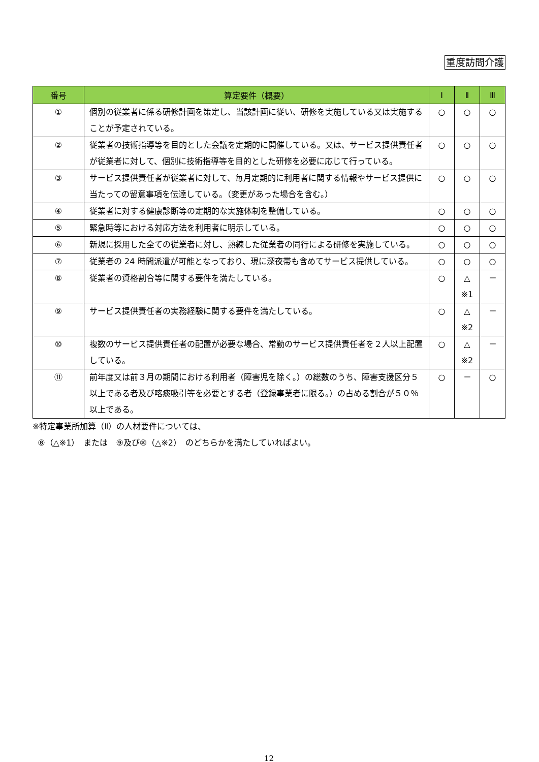重度訪問介護
| 番号 | 算定要件（概要） | Ⅰ | Ⅱ | Ⅲ |
| --- | --- | --- | --- | --- |
| ① | 個別の従業者に係る研修計画を策定し、当該計画に従い、研修を実施している又は実施することが予定されている。 | ○ | ○ | ○ |
| ② | 従業者の技術指導等を目的とした会議を定期的に開催している。又は、サービス提供責任者が従業者に対して、個別に技術指導等を目的とした研修を必要に応じて行っている。 | ○ | ○ | ○ |
| ③ | サービス提供責任者が従業者に対して、毎月定期的に利用者に関する情報やサービス提供に当たっての留意事項を伝達している。（変更があった場合を含む。） | ○ | ○ | ○ |
| ④ | 従業者に対する健康診断等の定期的な実施体制を整備している。 | ○ | ○ | ○ |
| ⑤ | 緊急時等における対応方法を利用者に明示している。 | ○ | ○ | ○ |
| ⑥ | 新規に採用した全ての従業者に対し、熟練した従業者の同行による研修を実施している。 | ○ | ○ | ○ |
| ⑦ | 従業者の 24 時間派遣が可能となっており、現に深夜帯も含めてサービス提供している。 | ○ | ○ | ○ |
| ⑧ | 従業者の資格割合等に関する要件を満たしている。 | ○ | △ ※1 | － |
| ⑨ | サービス提供責任者の実務経験に関する要件を満たしている。 | ○ | △ ※2 | － |
| ⑩ | 複数のサービス提供責任者の配置が必要な場合、常勤のサービス提供責任者を２人以上配置している。 | ○ | △ ※2 | － |
| ⑪ | 前年度又は前３月の期間における利用者（障害児を除く。）の総数のうち、障害支援区分５以上である者及び喀痰吸引等を必要とする者（登録事業者に限る。）の占める割合が５０％以上である。 | ○ | － | ○ |
※特定事業所加算（Ⅱ）の人材要件については、
⑧（△※1）　または　⑨及び⑩（△※2）　のどちらかを満たしていればよい。
12